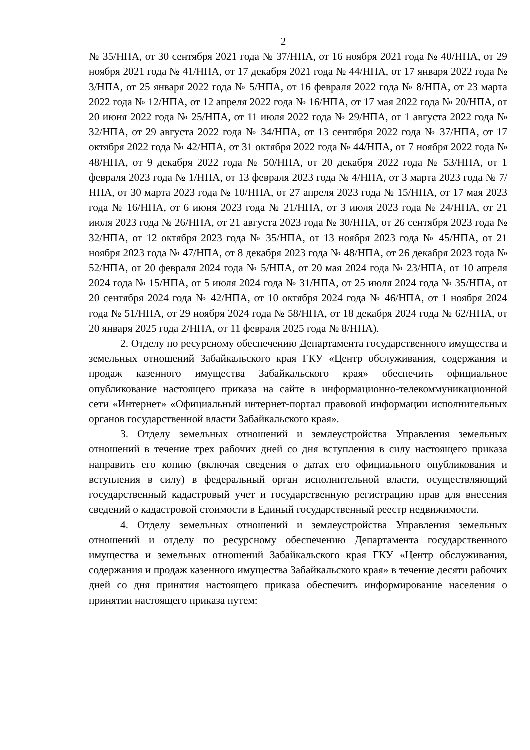2
№ 35/НПА, от 30 сентября 2021 года № 37/НПА, от 16 ноября 2021 года № 40/НПА, от 29 ноября 2021 года № 41/НПА, от 17 декабря 2021 года № 44/НПА, от 17 января 2022 года № 3/НПА, от 25 января 2022 года № 5/НПА, от 16 февраля 2022 года № 8/НПА, от 23 марта 2022 года № 12/НПА, от 12 апреля 2022 года № 16/НПА, от 17 мая 2022 года № 20/НПА, от 20 июня 2022 года № 25/НПА, от 11 июля 2022 года № 29/НПА, от 1 августа 2022 года № 32/НПА, от 29 августа 2022 года № 34/НПА, от 13 сентября 2022 года № 37/НПА, от 17 октября 2022 года № 42/НПА, от 31 октября 2022 года № 44/НПА, от 7 ноября 2022 года № 48/НПА, от 9 декабря 2022 года № 50/НПА, от 20 декабря 2022 года № 53/НПА, от 1 февраля 2023 года № 1/НПА, от 13 февраля 2023 года № 4/НПА, от 3 марта 2023 года № 7/НПА, от 30 марта 2023 года № 10/НПА, от 27 апреля 2023 года № 15/НПА, от 17 мая 2023 года № 16/НПА, от 6 июня 2023 года № 21/НПА, от 3 июля 2023 года № 24/НПА, от 21 июля 2023 года № 26/НПА, от 21 августа 2023 года № 30/НПА, от 26 сентября 2023 года № 32/НПА, от 12 октября 2023 года № 35/НПА, от 13 ноября 2023 года № 45/НПА, от 21 ноября 2023 года № 47/НПА, от 8 декабря 2023 года № 48/НПА, от 26 декабря 2023 года № 52/НПА, от 20 февраля 2024 года № 5/НПА, от 20 мая 2024 года № 23/НПА, от 10 апреля 2024 года № 15/НПА, от 5 июля 2024 года № 31/НПА, от 25 июля 2024 года № 35/НПА, от 20 сентября 2024 года № 42/НПА, от 10 октября 2024 года № 46/НПА, от 1 ноября 2024 года № 51/НПА, от 29 ноября 2024 года № 58/НПА, от 18 декабря 2024 года № 62/НПА, от 20 января 2025 года 2/НПА, от 11 февраля 2025 года № 8/НПА).
2. Отделу по ресурсному обеспечению Департамента государственного имущества и земельных отношений Забайкальского края ГКУ «Центр обслуживания, содержания и продаж казенного имущества Забайкальского края» обеспечить официальное опубликование настоящего приказа на сайте в информационно-телекоммуникационной сети «Интернет» «Официальный интернет-портал правовой информации исполнительных органов государственной власти Забайкальского края».
3. Отделу земельных отношений и землеустройства Управления земельных отношений в течение трех рабочих дней со дня вступления в силу настоящего приказа направить его копию (включая сведения о датах его официального опубликования и вступления в силу) в федеральный орган исполнительной власти, осуществляющий государственный кадастровый учет и государственную регистрацию прав для внесения сведений о кадастровой стоимости в Единый государственный реестр недвижимости.
4. Отделу земельных отношений и землеустройства Управления земельных отношений и отделу по ресурсному обеспечению Департамента государственного имущества и земельных отношений Забайкальского края ГКУ «Центр обслуживания, содержания и продаж казенного имущества Забайкальского края» в течение десяти рабочих дней со дня принятия настоящего приказа обеспечить информирование населения о принятии настоящего приказа путем: